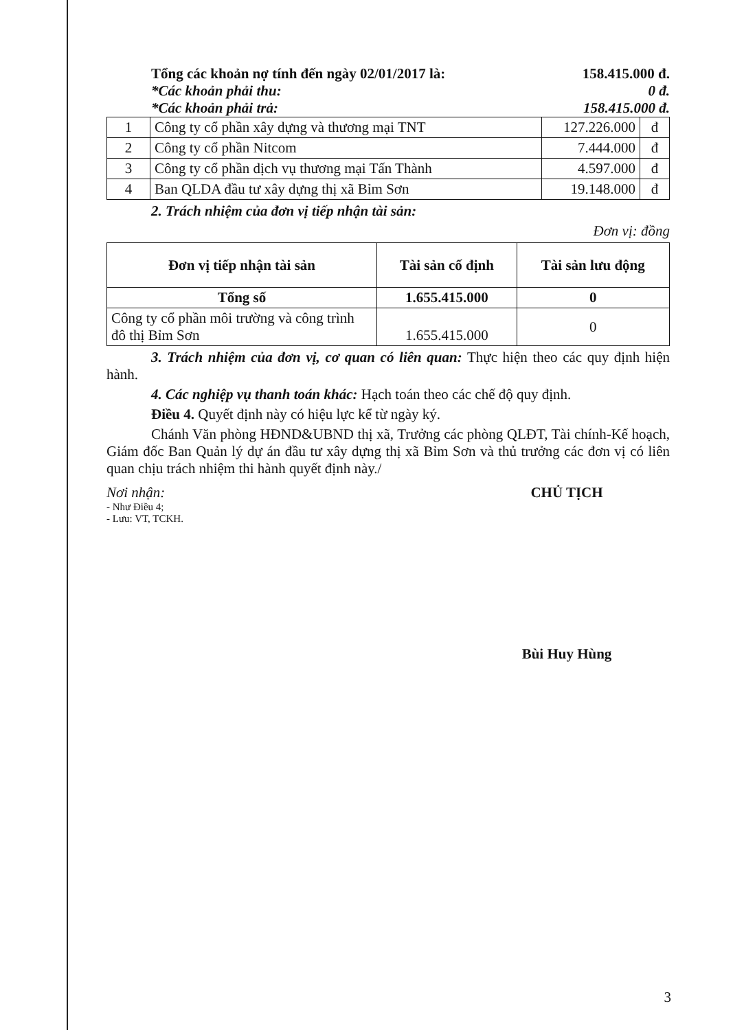Tổng các khoản nợ tính đến ngày 02/01/2017 là: 158.415.000 đ.
*Các khoản phải thu: 0 đ.
*Các khoản phải trả: 158.415.000 đ.
| 1 | Công ty cổ phần xây dựng và thương mại TNT | 127.226.000 | đ |
| 2 | Công ty cổ phần Nitcom | 7.444.000 | đ |
| 3 | Công ty cổ phần dịch vụ thương mại Tấn Thành | 4.597.000 | đ |
| 4 | Ban QLDA đầu tư xây dựng thị xã Bỉm Sơn | 19.148.000 | đ |
2. Trách nhiệm của đơn vị tiếp nhận tài sản:
Đơn vị: đồng
| Đơn vị tiếp nhận tài sản | Tài sản cố định | Tài sản lưu động |
| --- | --- | --- |
| Tổng số | 1.655.415.000 | 0 |
| Công ty cổ phần môi trường và công trình đô thị Bỉm Sơn | 1.655.415.000 | 0 |
3. Trách nhiệm của đơn vị, cơ quan có liên quan: Thực hiện theo các quy định hiện hành.
4. Các nghiệp vụ thanh toán khác: Hạch toán theo các chế độ quy định.
Điều 4. Quyết định này có hiệu lực kể từ ngày ký.
Chánh Văn phòng HĐND&UBND thị xã, Trưởng các phòng QLĐT, Tài chính-Kế hoạch, Giám đốc Ban Quản lý dự án đầu tư xây dựng thị xã Bỉm Sơn và thủ trưởng các đơn vị có liên quan chịu trách nhiệm thi hành quyết định này./
Nơi nhận:
- Như Điều 4;
- Lưu: VT, TCKH.
CHỦ TỊCH
Bùi Huy Hùng
3